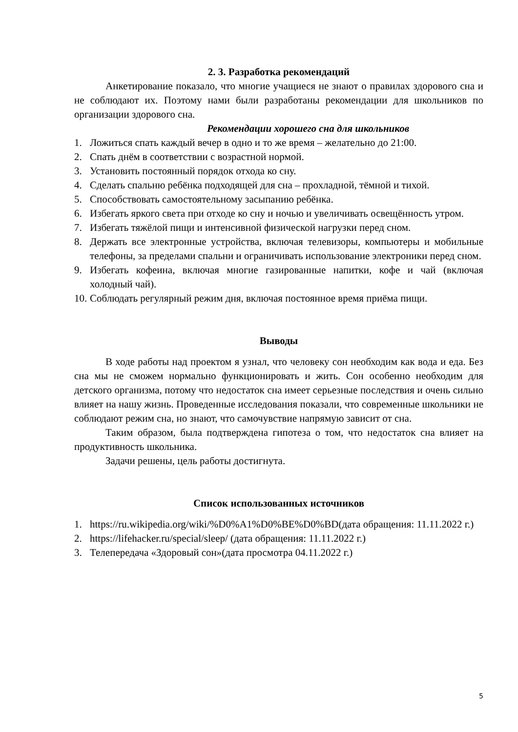2. 3. Разработка рекомендаций
Анкетирование показало, что многие учащиеся не знают о правилах здорового сна и не соблюдают их. Поэтому нами были разработаны рекомендации для школьников по организации здорового сна.
Рекомендации хорошего сна для школьников
1. Ложиться спать каждый вечер в одно и то же время – желательно до 21:00.
2. Спать днём в соответствии с возрастной нормой.
3. Установить постоянный порядок отхода ко сну.
4. Сделать спальню ребёнка подходящей для сна – прохладной, тёмной и тихой.
5. Способствовать самостоятельному засыпанию ребёнка.
6. Избегать яркого света при отходе ко сну и ночью и увеличивать освещённость утром.
7. Избегать тяжёлой пищи и интенсивной физической нагрузки перед сном.
8. Держать все электронные устройства, включая телевизоры, компьютеры и мобильные телефоны, за пределами спальни и ограничивать использование электроники перед сном.
9. Избегать кофеина, включая многие газированные напитки, кофе и чай (включая холодный чай).
10. Соблюдать регулярный режим дня, включая постоянное время приёма пищи.
Выводы
В ходе работы над проектом я узнал, что человеку сон необходим как вода и еда. Без сна мы не сможем нормально функционировать и жить. Сон особенно необходим для детского организма, потому что недостаток сна имеет серьезные последствия и очень сильно влияет на нашу жизнь. Проведенные исследования показали, что современные школьники не соблюдают режим сна, но знают, что самочувствие напрямую зависит от сна.
Таким образом, была подтверждена гипотеза о том, что недостаток сна влияет на продуктивность школьника.
Задачи решены, цель работы достигнута.
Список использованных источников
1. https://ru.wikipedia.org/wiki/%D0%A1%D0%BE%D0%BD(дата обращения: 11.11.2022 г.)
2. https://lifehacker.ru/special/sleep/ (дата обращения: 11.11.2022 г.)
3. Телепередача «Здоровый сон»(дата просмотра 04.11.2022 г.)
5